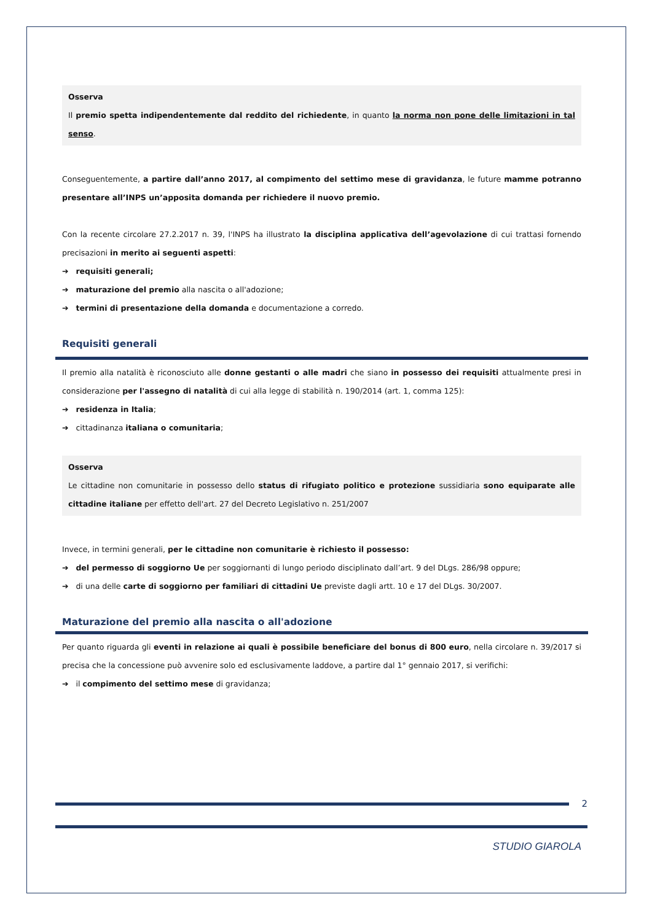Osserva
Il premio spetta indipendentemente dal reddito del richiedente, in quanto la norma non pone delle limitazioni in tal senso.
Conseguentemente, a partire dall’anno 2017, al compimento del settimo mese di gravidanza, le future mamme potranno presentare all’INPS un’apposita domanda per richiedere il nuovo premio.
Con la recente circolare 27.2.2017 n. 39, l'INPS ha illustrato la disciplina applicativa dell’agevolazione di cui trattasi fornendo precisazioni in merito ai seguenti aspetti:
➔ requisiti generali;
➔ maturazione del premio alla nascita o all'adozione;
➔ termini di presentazione della domanda e documentazione a corredo.
Requisiti generali
Il premio alla natalità è riconosciuto alle donne gestanti o alle madri che siano in possesso dei requisiti attualmente presi in considerazione per l'assegno di natalità di cui alla legge di stabilità n. 190/2014 (art. 1, comma 125):
➔ residenza in Italia;
➔ cittadinanza italiana o comunitaria;
Osserva
Le cittadine non comunitarie in possesso dello status di rifugiato politico e protezione sussidiaria sono equiparate alle cittadine italiane per effetto dell'art. 27 del Decreto Legislativo n. 251/2007
Invece, in termini generali, per le cittadine non comunitarie è richiesto il possesso:
➔ del permesso di soggiorno Ue per soggiornanti di lungo periodo disciplinato dall’art. 9 del DLgs. 286/98 oppure;
➔ di una delle carte di soggiorno per familiari di cittadini Ue previste dagli artt. 10 e 17 del DLgs. 30/2007.
Maturazione del premio alla nascita o all'adozione
Per quanto riguarda gli eventi in relazione ai quali è possibile beneficiare del bonus di 800 euro, nella circolare n. 39/2017 si precisa che la concessione può avvenire solo ed esclusivamente laddove, a partire dal 1° gennaio 2017, si verifichi:
➔ il compimento del settimo mese di gravidanza;
2
STUDIO GIAROLA